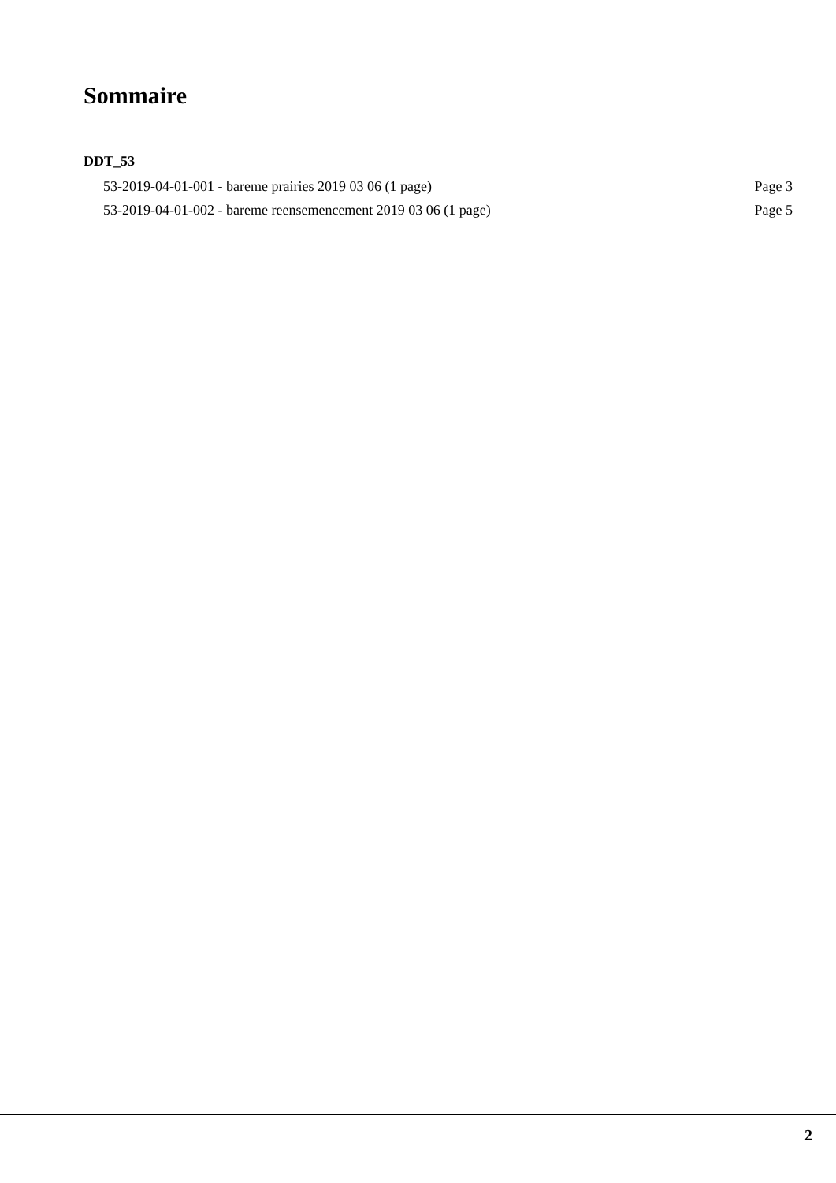Sommaire
DDT_53
53-2019-04-01-001 - bareme prairies 2019 03 06 (1 page) Page 3
53-2019-04-01-002 - bareme reensemencement 2019 03 06 (1 page) Page 5
2